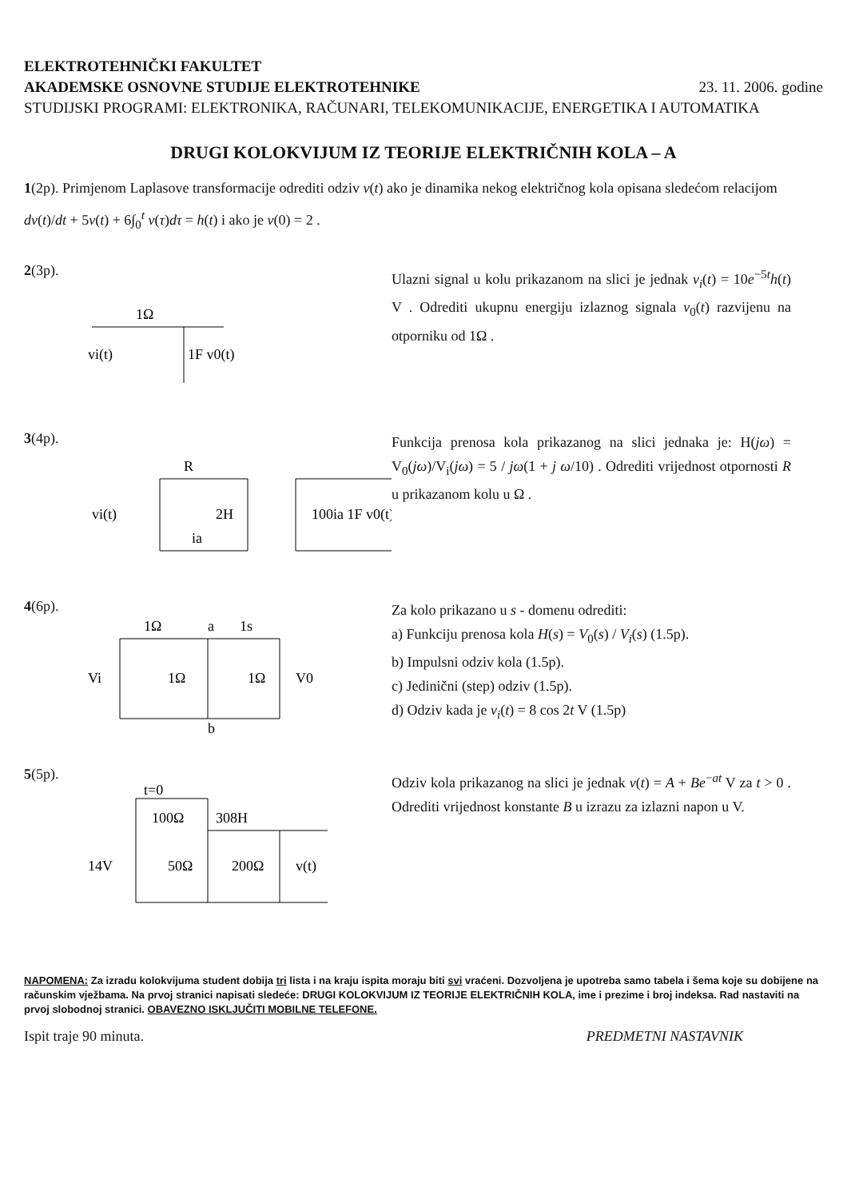ELEKTROTEHNIČKI FAKULTET
AKADEMSKE OSNOVNE STUDIJE ELEKTROTEHNIKE 23. 11. 2006. godine
STUDIJSKI PROGRAMI: ELEKTRONIKA, RAČUNARI, TELEKOMUNIKACIJE, ENERGETIKA I AUTOMATIKA
DRUGI KOLOKVIJUM IZ TEORIJE ELEKTRIČNIH KOLA – A
1(2p). Primjenom Laplasove transformacije odrediti odziv v(t) ako je dinamika nekog električnog kola opisana sledećom relacijom dv(t)/dt + 5v(t) + 6∫<sub>0</sub><sup>t</sup> v(τ)dτ = h(t) i ako je v(0) = 2 .
2(3p).
1Ω
vi(t)
1F v0(t)
Ulazni signal u kolu prikazanom na slici je jednak v<sub>i</sub>(t) = 10e<sup>−5t</sup>h(t) V . Odrediti ukupnu energiju izlaznog signala v<sub>0</sub>(t) razvijenu na otporniku od 1Ω .
3(4p).
R
vi(t)
2H
100ia 1F v0(t)
ia
Funkcija prenosa kola prikazanog na slici jednaka je: H(jω) = V<sub>0</sub>(jω)/V<sub>i</sub>(jω) = 5 / jω(1 + j ω/10) . Odrediti vrijednost otpornosti R u prikazanom kolu u Ω .
4(6p).
1Ω
a
1s
Vi
1Ω
1Ω
V0
b
Za kolo prikazano u s - domenu odrediti:
a) Funkciju prenosa kola H(s) = V<sub>0</sub>(s) / V<sub>i</sub>(s) (1.5p).
b) Impulsni odziv kola (1.5p).
c) Jedinični (step) odziv (1.5p).
d) Odziv kada je v<sub>i</sub>(t) = 8 cos 2t V (1.5p)
5(5p).
t=0
100Ω
308H
14V
50Ω
200Ω
v(t)
Odziv kola prikazanog na slici je jednak v(t) = A + Be<sup>−at</sup> V za t > 0 . Odrediti vrijednost konstante B u izrazu za izlazni napon u V.
NAPOMENA: Za izradu kolokvijuma student dobija tri lista i na kraju ispita moraju biti svi vraćeni. Dozvoljena je upotreba samo tabela i šema koje su dobijene na računskim vježbama. Na prvoj stranici napisati sledeće: DRUGI KOLOKVIJUM IZ TEORIJE ELEKTRIČNIH KOLA, ime i prezime i broj indeksa. Rad nastaviti na prvoj slobodnoj stranici. OBAVEZNO ISKLJUČITI MOBILNE TELEFONE.
Ispit traje 90 minuta. PREDMETNI NASTAVNIK